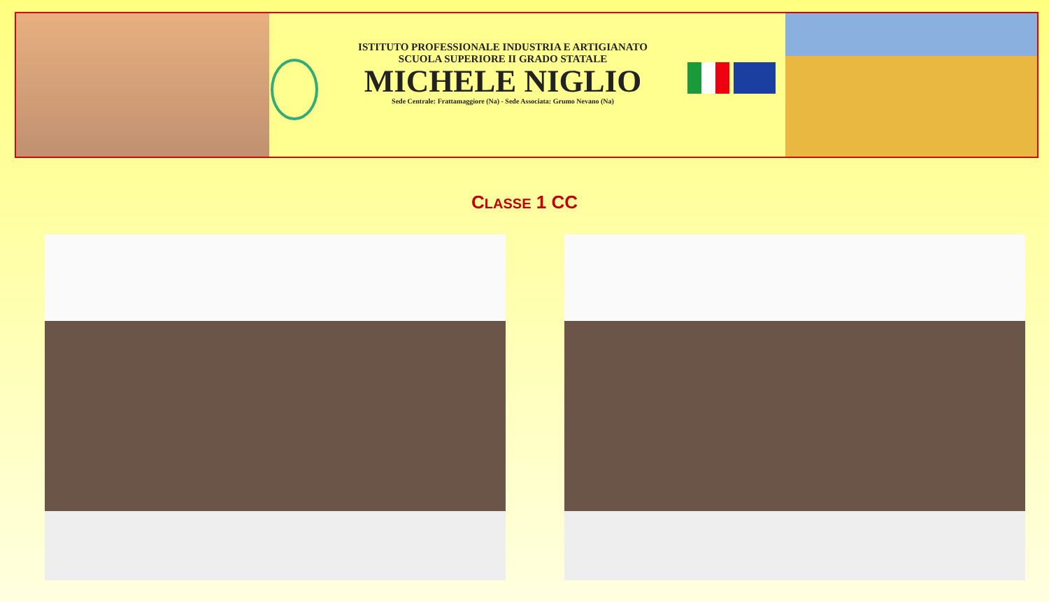ISTITUTO PROFESSIONALE INDUSTRIA E ARTIGIANATO
SCUOLA SUPERIORE II GRADO STATALE
MICHELE NIGLIO
Sede Centrale: Frattamaggiore (Na) - Sede Associata: Grumo Nevano (Na)
CLASSE 1 CC